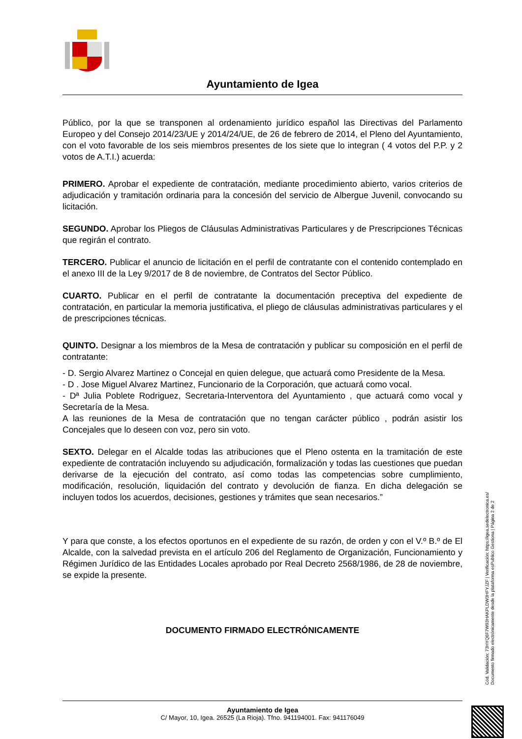Ayuntamiento de Igea
Público, por la que se transponen al ordenamiento jurídico español las Directivas del Parlamento Europeo y del Consejo 2014/23/UE y 2014/24/UE, de 26 de febrero de 2014, el Pleno del Ayuntamiento, con el voto favorable de los seis miembros presentes de los siete que lo integran ( 4 votos del P.P. y 2 votos de A.T.I.) acuerda:
PRIMERO. Aprobar el expediente de contratación, mediante procedimiento abierto, varios criterios de adjudicación y tramitación ordinaria para la concesión del servicio de Albergue Juvenil, convocando su licitación.
SEGUNDO. Aprobar los Pliegos de Cláusulas Administrativas Particulares y de Prescripciones Técnicas que regirán el contrato.
TERCERO. Publicar el anuncio de licitación en el perfil de contratante con el contenido contemplado en el anexo III de la Ley 9/2017 de 8 de noviembre, de Contratos del Sector Público.
CUARTO. Publicar en el perfil de contratante la documentación preceptiva del expediente de contratación, en particular la memoria justificativa, el pliego de cláusulas administrativas particulares y el de prescripciones técnicas.
QUINTO. Designar a los miembros de la Mesa de contratación y publicar su composición en el perfil de contratante:
- D. Sergio Alvarez Martinez o Concejal en quien delegue, que actuará como Presidente de la Mesa.
- D . Jose Miguel Alvarez Martinez, Funcionario de la Corporación, que actuará como vocal.
- Dª Julia Poblete Rodriguez, Secretaria-Interventora del Ayuntamiento , que actuará como vocal y Secretaría de la Mesa.
A las reuniones de la Mesa de contratación que no tengan carácter público , podrán asistir los Concejales que lo deseen con voz, pero sin voto.
SEXTO. Delegar en el Alcalde todas las atribuciones que el Pleno ostenta en la tramitación de este expediente de contratación incluyendo su adjudicación, formalización y todas las cuestiones que puedan derivarse de la ejecución del contrato, así como todas las competencias sobre cumplimiento, modificación, resolución, liquidación del contrato y devolución de fianza. En dicha delegación se incluyen todos los acuerdos, decisiones, gestiones y trámites que sean necesarios.”
Y para que conste, a los efectos oportunos en el expediente de su razón, de orden y con el V.º B.º de El Alcalde, con la salvedad prevista en el artículo 206 del Reglamento de Organización, Funcionamiento y Régimen Jurídico de las Entidades Locales aprobado por Real Decreto 2568/1986, de 28 de noviembre, se expide la presente.
DOCUMENTO FIRMADO ELECTRÓNICAMENTE
Cód. Validación: 73HYQ6F7W93HAKPLDW3HFYJZF | Verificación: https://igea.sedelectronica.es/
Documento firmado electrónicamente desde la plataforma esPublico Gestiona | Página 2 de 2
Ayuntamiento de Igea
C/ Mayor, 10, Igea. 26525 (La Rioja). Tfno. 941194001. Fax: 941176049